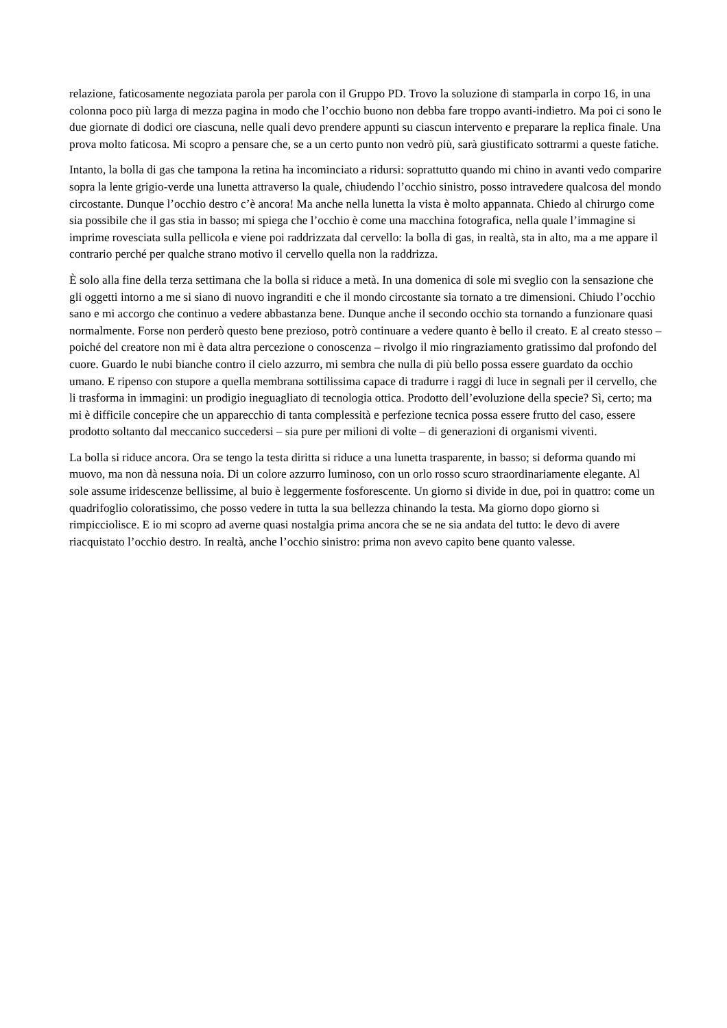relazione, faticosamente negoziata parola per parola con il Gruppo PD. Trovo la soluzione di stamparla in corpo 16, in una colonna poco più larga di mezza pagina in modo che l’occhio buono non debba fare troppo avanti-indietro. Ma poi ci sono le due giornate di dodici ore ciascuna, nelle quali devo prendere appunti su ciascun intervento e preparare la replica finale. Una prova molto faticosa. Mi scopro a pensare che, se a un certo punto non vedrò più, sarà giustificato sottrarmi a queste fatiche.
Intanto, la bolla di gas che tampona la retina ha incominciato a ridursi: soprattutto quando mi chino in avanti vedo comparire sopra la lente grigio-verde una lunetta attraverso la quale, chiudendo l’occhio sinistro, posso intravedere qualcosa del mondo circostante. Dunque l’occhio destro c’è ancora! Ma anche nella lunetta la vista è molto appannata. Chiedo al chirurgo come sia possibile che il gas stia in basso; mi spiega che l’occhio è come una macchina fotografica, nella quale l’immagine si imprime rovesciata sulla pellicola e viene poi raddrizzata dal cervello: la bolla di gas, in realtà, sta in alto, ma a me appare il contrario perché per qualche strano motivo il cervello quella non la raddrizza.
È solo alla fine della terza settimana che la bolla si riduce a metà. In una domenica di sole mi sveglio con la sensazione che gli oggetti intorno a me si siano di nuovo ingranditi e che il mondo circostante sia tornato a tre dimensioni. Chiudo l’occhio sano e mi accorgo che continuo a vedere abbastanza bene. Dunque anche il secondo occhio sta tornando a funzionare quasi normalmente. Forse non perderò questo bene prezioso, potrò continuare a vedere quanto è bello il creato. E al creato stesso – poiché del creatore non mi è data altra percezione o conoscenza – rivolgo il mio ringraziamento gratissimo dal profondo del cuore. Guardo le nubi bianche contro il cielo azzurro, mi sembra che nulla di più bello possa essere guardato da occhio umano. E ripenso con stupore a quella membrana sottilissima capace di tradurre i raggi di luce in segnali per il cervello, che li trasforma in immagini: un prodigio ineguagliato di tecnologia ottica. Prodotto dell’evoluzione della specie? Sì, certo; ma mi è difficile concepire che un apparecchio di tanta complessità e perfezione tecnica possa essere frutto del caso, essere prodotto soltanto dal meccanico succedersi – sia pure per milioni di volte – di generazioni di organismi viventi.
La bolla si riduce ancora. Ora se tengo la testa diritta si riduce a una lunetta trasparente, in basso; si deforma quando mi muovo, ma non dà nessuna noia. Di un colore azzurro luminoso, con un orlo rosso scuro straordinariamente elegante. Al sole assume iridescenze bellissime, al buio è leggermente fosforescente. Un giorno si divide in due, poi in quattro: come un quadrifoglio coloratissimo, che posso vedere in tutta la sua bellezza chinando la testa. Ma giorno dopo giorno si rimpicciolisce. E io mi scopro ad averne quasi nostalgia prima ancora che se ne sia andata del tutto: le devo di avere riacquistato l’occhio destro. In realtà, anche l’occhio sinistro: prima non avevo capito bene quanto valesse.